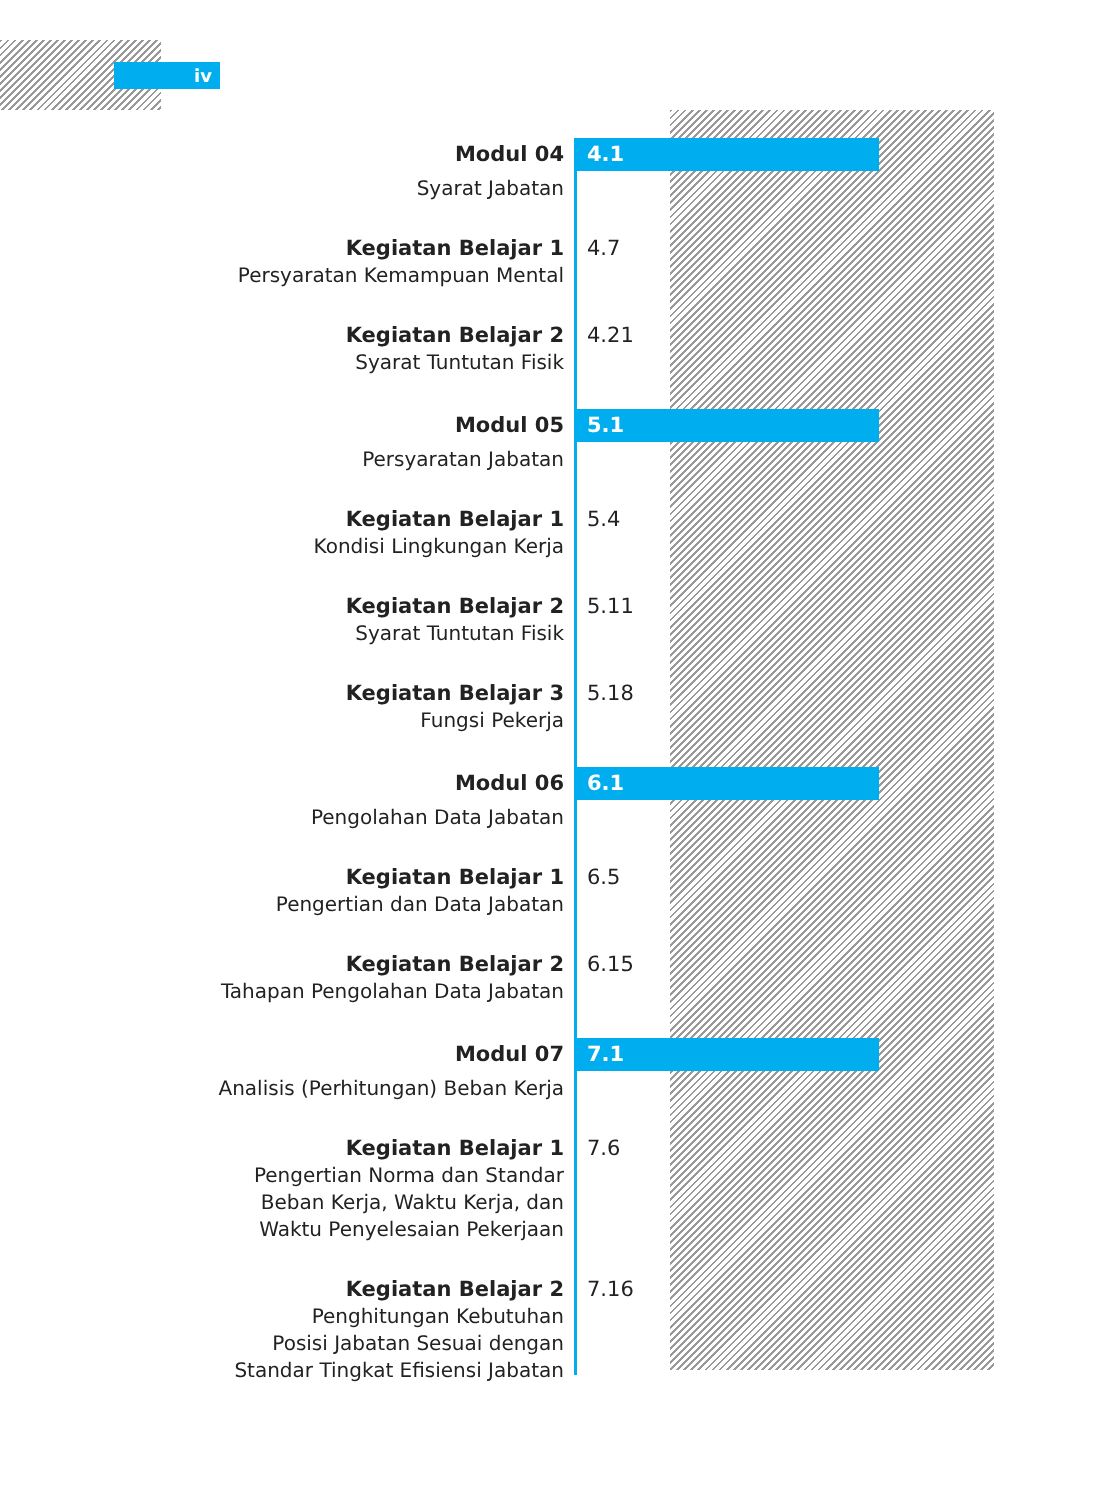iv
Modul 04
Syarat Jabatan
4.1
Kegiatan Belajar 1
Persyaratan Kemampuan Mental
4.7
Kegiatan Belajar 2
Syarat Tuntutan Fisik
4.21
Modul 05
Persyaratan Jabatan
5.1
Kegiatan Belajar 1
Kondisi Lingkungan Kerja
5.4
Kegiatan Belajar 2
Syarat Tuntutan Fisik
5.11
Kegiatan Belajar 3
Fungsi Pekerja
5.18
Modul 06
Pengolahan Data Jabatan
6.1
Kegiatan Belajar 1
Pengertian dan Data Jabatan
6.5
Kegiatan Belajar 2
Tahapan Pengolahan Data Jabatan
6.15
Modul 07
Analisis (Perhitungan) Beban Kerja
7.1
Kegiatan Belajar 1
Pengertian Norma dan Standar
Beban Kerja, Waktu Kerja, dan
Waktu Penyelesaian Pekerjaan
7.6
Kegiatan Belajar 2
Penghitungan Kebutuhan
Posisi Jabatan Sesuai dengan
Standar Tingkat Efisiensi Jabatan
7.16